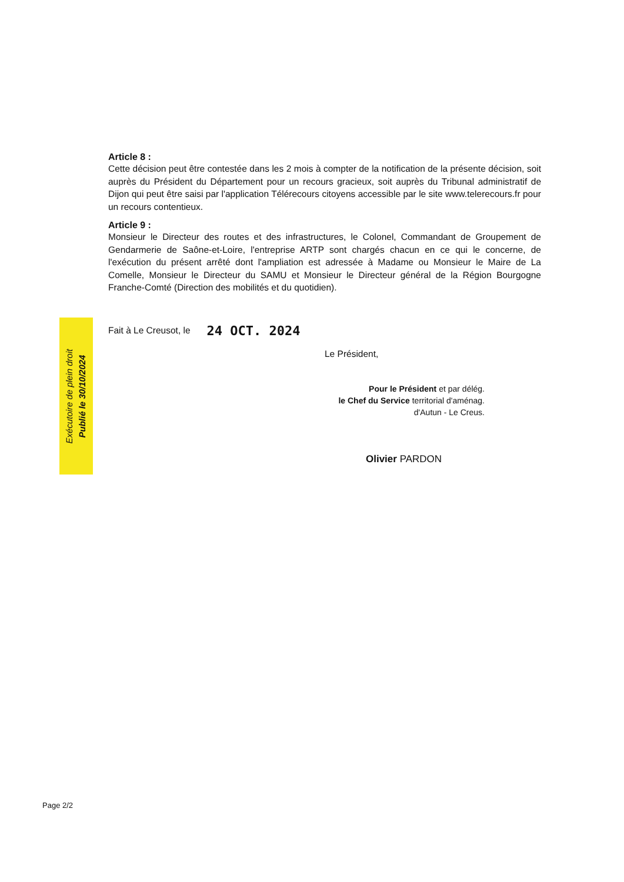Article 8 :
Cette décision peut être contestée dans les 2 mois à compter de la notification de la présente décision, soit auprès du Président du Département pour un recours gracieux, soit auprès du Tribunal administratif de Dijon qui peut être saisi par l'application Télérecours citoyens accessible par le site www.telerecours.fr pour un recours contentieux.
Article 9 :
Monsieur le Directeur des routes et des infrastructures, le Colonel, Commandant de Groupement de Gendarmerie de Saône-et-Loire, l'entreprise ARTP sont chargés chacun en ce qui le concerne, de l'exécution du présent arrêté dont l'ampliation est adressée à Madame ou Monsieur le Maire de La Comelle, Monsieur le Directeur du SAMU et Monsieur le Directeur général de la Région Bourgogne Franche-Comté (Direction des mobilités et du quotidien).
Fait à Le Creusot, le 24 OCT. 2024
Le Président,
Pour le Président et par délég.
le Chef du Service territorial d'aménag.
d'Autun - Le Creus.
Olivier PARDON
Exécutoire de plein droit
Publié le 30/10/2024
Page 2/2